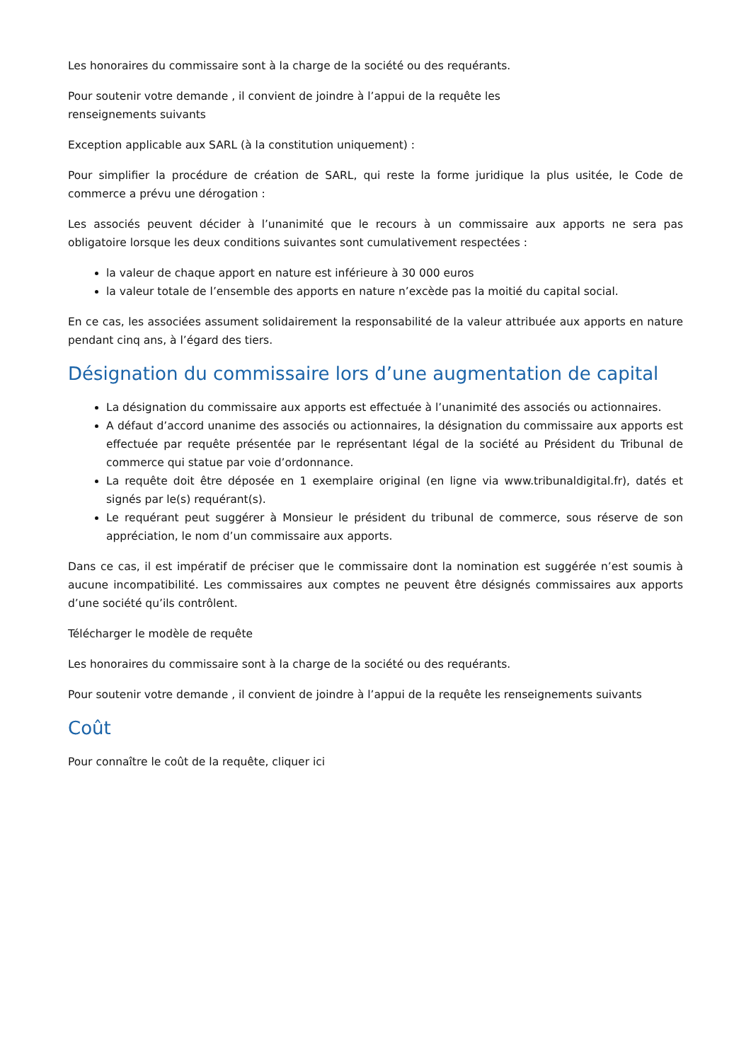Les honoraires du commissaire sont à la charge de la société ou des requérants.
Pour soutenir votre demande , il convient de joindre à l’appui de la requête les
renseignements suivants
Exception applicable aux SARL (à la constitution uniquement) :
Pour simplifier la procédure de création de SARL, qui reste la forme juridique la plus usitée, le Code de commerce a prévu une dérogation :
Les associés peuvent décider à l’unanimité que le recours à un commissaire aux apports ne sera pas obligatoire lorsque les deux conditions suivantes sont cumulativement respectées :
la valeur de chaque apport en nature est inférieure à 30 000 euros
la valeur totale de l’ensemble des apports en nature n’excède pas la moitié du capital social.
En ce cas, les associées assument solidairement la responsabilité de la valeur attribuée aux apports en nature pendant cinq ans, à l’égard des tiers.
Désignation du commissaire lors d’une augmentation de capital
La désignation du commissaire aux apports est effectuée à l’unanimité des associés ou actionnaires.
A défaut d’accord unanime des associés ou actionnaires, la désignation du commissaire aux apports est effectuée par requête présentée par le représentant légal de la société au Président du Tribunal de commerce qui statue par voie d’ordonnance.
La requête doit être déposée en 1 exemplaire original (en ligne via www.tribunaldigital.fr), datés et signés par le(s) requérant(s).
Le requérant peut suggérer à Monsieur le président du tribunal de commerce, sous réserve de son appréciation, le nom d’un commissaire aux apports.
Dans ce cas, il est impératif de préciser que le commissaire dont la nomination est suggérée n’est soumis à aucune incompatibilité. Les commissaires aux comptes ne peuvent être désignés commissaires aux apports d’une société qu’ils contrôlent.
Télécharger le modèle de requête
Les honoraires du commissaire sont à la charge de la société ou des requérants.
Pour soutenir votre demande , il convient de joindre à l’appui de la requête les renseignements suivants
Coût
Pour connaître le coût de la requête, cliquer ici